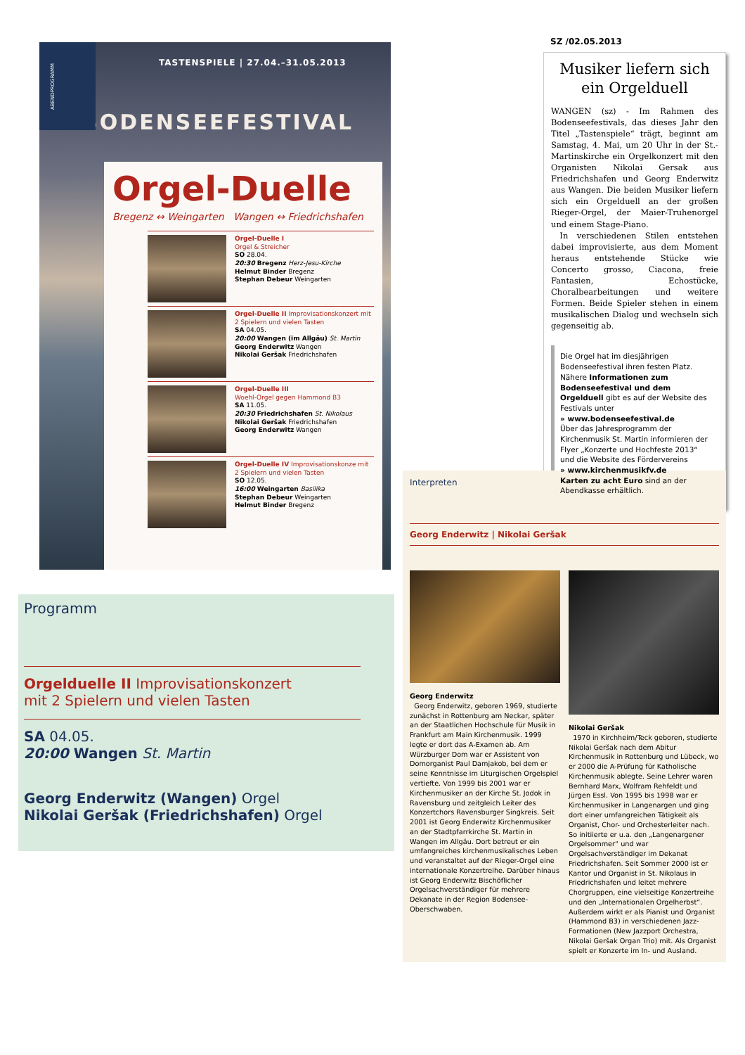ABENDPROGRAMM
TASTENSPIELE | 27.04.–31.05.2013
BODENSEEFESTIVAL
Orgel-Duelle
Bregenz ↔ Weingarten Wangen ↔ Friedrichshafen
Orgel-Duelle I
Orgel & Streicher
SO 28.04.
20:30 Bregenz Herz-Jesu-Kirche
Helmut Binder Bregenz
Stephan Debeur Weingarten
Orgel-Duelle II Improvisationskonzert mit 2 Spielern und vielen Tasten
SA 04.05.
20:00 Wangen (im Allgäu) St. Martin
Georg Enderwitz Wangen
Nikolai Geršak Friedrichshafen
Orgel-Duelle III
Woehl-Orgel gegen Hammond B3
SA 11.05.
20:30 Friedrichshafen St. Nikolaus
Nikolai Geršak Friedrichshafen
Georg Enderwitz Wangen
Orgel-Duelle IV Improvisationskonze mit 2 Spielern und vielen Tasten
SO 12.05.
16:00 Weingarten Basilika
Stephan Debeur Weingarten
Helmut Binder Bregenz
Programm
Orgelduelle II Improvisationskonzert
mit 2 Spielern und vielen Tasten
SA 04.05.
20:00 Wangen St. Martin
Georg Enderwitz (Wangen) Orgel
Nikolai Geršak (Friedrichshafen) Orgel
SZ /02.05.2013
Musiker liefern sich ein Orgelduell
WANGEN (sz) - Im Rahmen des Bodenseefestivals, das dieses Jahr den Titel „Tastenspiele“ trägt, beginnt am Samstag, 4. Mai, um 20 Uhr in der St.-Martinskirche ein Orgelkonzert mit den Organisten Nikolai Gersak aus Friedrichshafen und Georg Enderwitz aus Wangen. Die beiden Musiker liefern sich ein Orgelduell an der großen Rieger-Orgel, der Maier-Truhenorgel und einem Stage-Piano.
In verschiedenen Stilen entstehen dabei improvisierte, aus dem Moment heraus entstehende Stücke wie Concerto grosso, Ciacona, freie Fantasien, Echostücke, Choralbearbeitungen und weitere Formen. Beide Spieler stehen in einem musikalischen Dialog und wechseln sich gegenseitig ab.
Die Orgel hat im diesjährigen Bodenseefestival ihren festen Platz. Nähere Informationen zum Bodenseefestival und dem Orgelduell gibt es auf der Website des Festivals unter
» www.bodenseefestival.de
Über das Jahresprogramm der Kirchenmusik St. Martin informieren der Flyer „Konzerte und Hochfeste 2013“ und die Website des Fördervereins
» www.kirchenmusikfv.de
Karten zu acht Euro sind an der Abendkasse erhältlich.
Interpreten
Georg Enderwitz | Nikolai Geršak
Georg Enderwitz
Georg Enderwitz, geboren 1969, studierte zunächst in Rottenburg am Neckar, später an der Staatlichen Hochschule für Musik in Frankfurt am Main Kirchenmusik. 1999 legte er dort das A-Examen ab. Am Würzburger Dom war er Assistent von Domorganist Paul Damjakob, bei dem er seine Kenntnisse im Liturgischen Orgelspiel vertiefte. Von 1999 bis 2001 war er Kirchenmusiker an der Kirche St. Jodok in Ravensburg und zeitgleich Leiter des Konzertchors Ravensburger Singkreis. Seit 2001 ist Georg Enderwitz Kirchenmusiker an der Stadtpfarrkirche St. Martin in Wangen im Allgäu. Dort betreut er ein umfangreiches kirchenmusikalisches Leben und veranstaltet auf der Rieger-Orgel eine internationale Konzertreihe. Darüber hinaus ist Georg Enderwitz Bischöflicher Orgelsachverständiger für mehrere Dekanate in der Region Bodensee-Oberschwaben.
Nikolai Geršak
1970 in Kirchheim/Teck geboren, studierte Nikolai Geršak nach dem Abitur Kirchenmusik in Rottenburg und Lübeck, wo er 2000 die A-Prüfung für Katholische Kirchenmusik ablegte. Seine Lehrer waren Bernhard Marx, Wolfram Rehfeldt und Jürgen Essl. Von 1995 bis 1998 war er Kirchenmusiker in Langenargen und ging dort einer umfangreichen Tätigkeit als Organist, Chor- und Orchesterleiter nach. So initiierte er u.a. den „Langenargener Orgelsommer“ und war Orgelsachverständiger im Dekanat Friedrichshafen. Seit Sommer 2000 ist er Kantor und Organist in St. Nikolaus in Friedrichshafen und leitet mehrere Chorgruppen, eine vielseitige Konzertreihe und den „Internationalen Orgelherbst“. Außerdem wirkt er als Pianist und Organist (Hammond B3) in verschiedenen Jazz-Formationen (New Jazzport Orchestra, Nikolai Geršak Organ Trio) mit. Als Organist spielt er Konzerte im In- und Ausland.